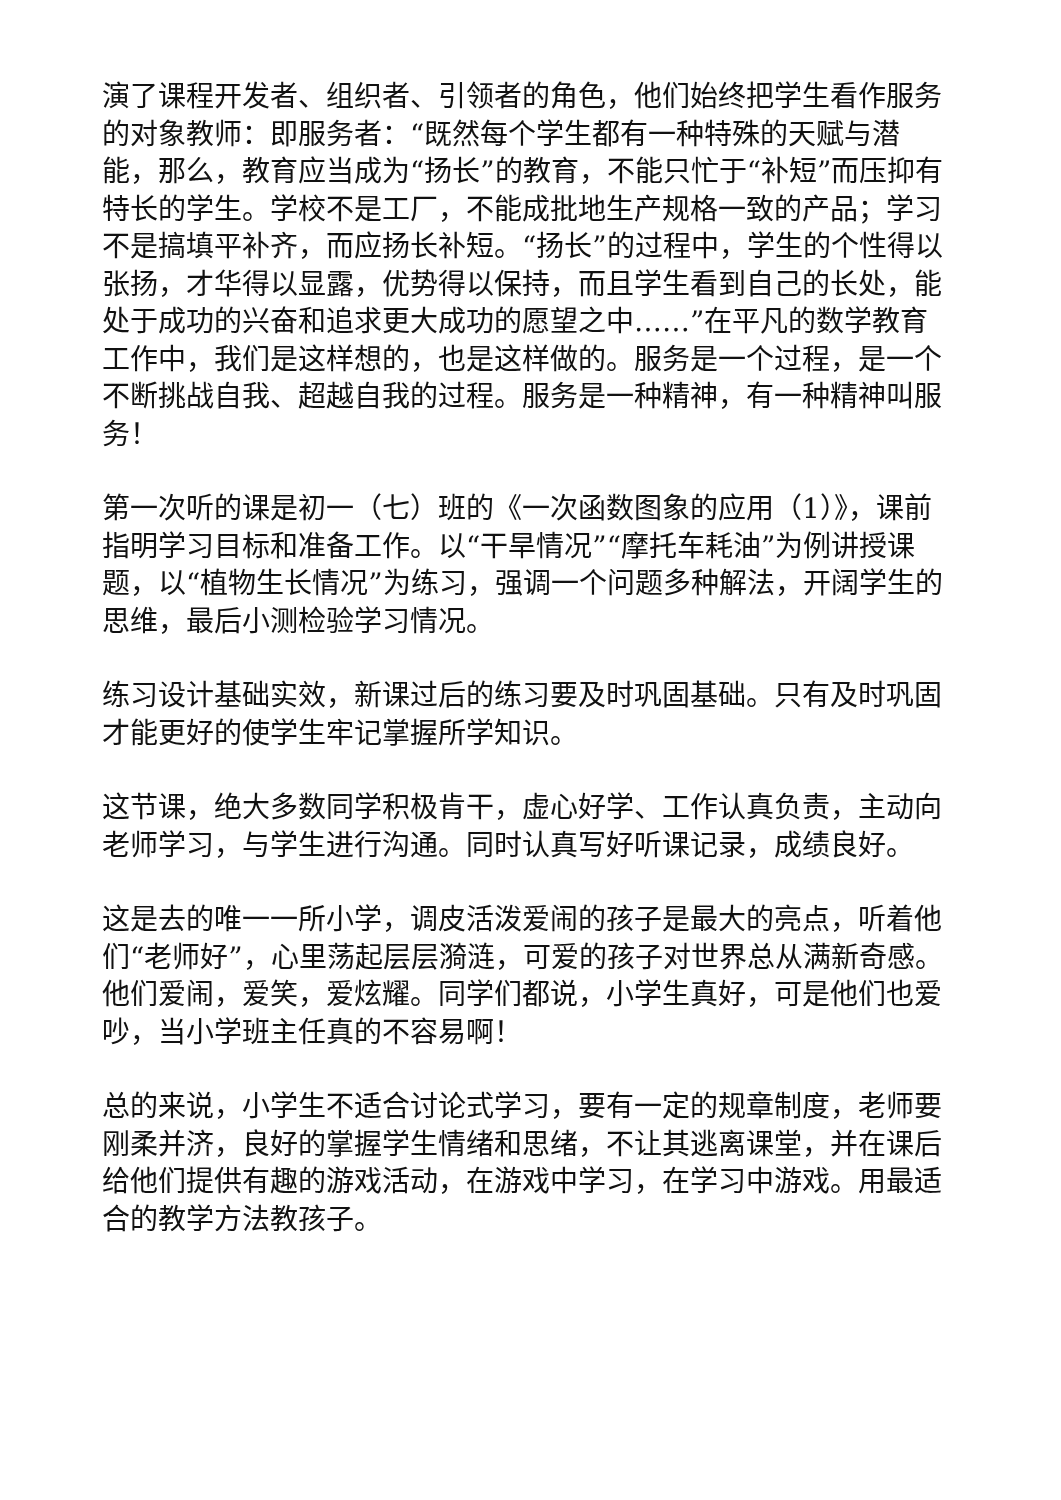演了课程开发者、组织者、引领者的角色，他们始终把学生看作服务的对象教师：即服务者：“既然每个学生都有一种特殊的天赋与潜能，那么，教育应当成为“扬长”的教育，不能只忙于“补短”而压抑有特长的学生。学校不是工厂，不能成批地生产规格一致的产品；学习不是搞填平补齐，而应扬长补短。“扬长”的过程中，学生的个性得以张扬，才华得以显露，优势得以保持，而且学生看到自己的长处，能处于成功的兴奋和追求更大成功的愿望之中……”在平凡的数学教育工作中，我们是这样想的，也是这样做的。服务是一个过程，是一个不断挑战自我、超越自我的过程。服务是一种精神，有一种精神叫服务！
第一次听的课是初一（七）班的《一次函数图象的应用（1）》，课前指明学习目标和准备工作。以“干旱情况”“摩托车耗油”为例讲授课题，以“植物生长情况”为练习，强调一个问题多种解法，开阔学生的思维，最后小测检验学习情况。
练习设计基础实效，新课过后的练习要及时巩固基础。只有及时巩固才能更好的使学生牢记掌握所学知识。
这节课，绝大多数同学积极肯干，虚心好学、工作认真负责，主动向老师学习，与学生进行沟通。同时认真写好听课记录，成绩良好。
这是去的唯一一所小学，调皮活泼爱闹的孩子是最大的亮点，听着他们“老师好”，心里荡起层层漪涟，可爱的孩子对世界总从满新奇感。他们爱闹，爱笑，爱炫耀。同学们都说，小学生真好，可是他们也爱吵，当小学班主任真的不容易啊！
总的来说，小学生不适合讨论式学习，要有一定的规章制度，老师要刚柔并济，良好的掌握学生情绪和思绪，不让其逃离课堂，并在课后给他们提供有趣的游戏活动，在游戏中学习，在学习中游戏。用最适合的教学方法教孩子。